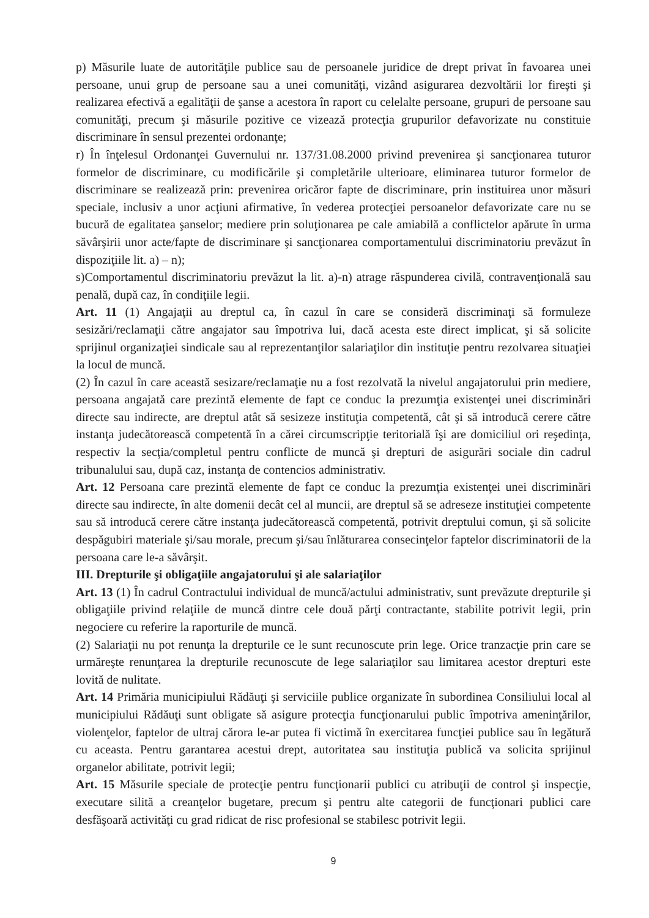p) Măsurile luate de autorităţile publice sau de persoanele juridice de drept privat în favoarea unei persoane, unui grup de persoane sau a unei comunităţi, vizând asigurarea dezvoltării lor fireşti şi realizarea efectivă a egalităţii de şanse a acestora în raport cu celelalte persoane, grupuri de persoane sau comunităţi, precum şi măsurile pozitive ce vizează protecţia grupurilor defavorizate nu constituie discriminare în sensul prezentei ordonanţe;
r) În înţelesul Ordonanţei Guvernului nr. 137/31.08.2000 privind prevenirea şi sancţionarea tuturor formelor de discriminare, cu modificările şi completările ulterioare, eliminarea tuturor formelor de discriminare se realizează prin: prevenirea oricăror fapte de discriminare, prin instituirea unor măsuri speciale, inclusiv a unor acţiuni afirmative, în vederea protecţiei persoanelor defavorizate care nu se bucură de egalitatea şanselor; mediere prin soluţionarea pe cale amiabilă a conflictelor apărute în urma săvârşirii unor acte/fapte de discriminare şi sancţionarea comportamentului discriminatoriu prevăzut în dispoziţiile lit. a) – n);
s)Comportamentul discriminatoriu prevăzut la lit. a)-n) atrage răspunderea civilă, contravenţională sau penală, după caz, în condiţiile legii.
Art. 11 (1) Angajaţii au dreptul ca, în cazul în care se consideră discriminaţi să formuleze sesizări/reclamaţii către angajator sau împotriva lui, dacă acesta este direct implicat, şi să solicite sprijinul organizaţiei sindicale sau al reprezentanţilor salariaţilor din instituţie pentru rezolvarea situaţiei la locul de muncă.
(2) În cazul în care această sesizare/reclamaţie nu a fost rezolvată la nivelul angajatorului prin mediere, persoana angajată care prezintă elemente de fapt ce conduc la prezumţia existenţei unei discriminări directe sau indirecte, are dreptul atât să sesizeze instituţia competentă, cât şi să introducă cerere către instanţa judecătorească competentă în a cărei circumscripţie teritorială îşi are domiciliul ori reşedinţa, respectiv la secţia/completul pentru conflicte de muncă şi drepturi de asigurări sociale din cadrul tribunalului sau, după caz, instanţa de contencios administrativ.
Art. 12 Persoana care prezintă elemente de fapt ce conduc la prezumţia existenţei unei discriminări directe sau indirecte, în alte domenii decât cel al muncii, are dreptul să se adreseze instituţiei competente sau să introducă cerere către instanţa judecătorească competentă, potrivit dreptului comun, şi să solicite despăgubiri materiale şi/sau morale, precum şi/sau înlăturarea consecinţelor faptelor discriminatorii de la persoana care le-a săvârşit.
III. Drepturile şi obligaţiile angajatorului şi ale salariaţilor
Art. 13 (1) În cadrul Contractului individual de muncă/actului administrativ, sunt prevăzute drepturile şi obligaţiile privind relaţiile de muncă dintre cele două părţi contractante, stabilite potrivit legii, prin negociere cu referire la raporturile de muncă.
(2) Salariaţii nu pot renunţa la drepturile ce le sunt recunoscute prin lege. Orice tranzacţie prin care se urmăreşte renunţarea la drepturile recunoscute de lege salariaţilor sau limitarea acestor drepturi este lovită de nulitate.
Art. 14 Primăria municipiului Rădăuţi şi serviciile publice organizate în subordinea Consiliului local al municipiului Rădăuţi sunt obligate să asigure protecţia funcţionarului public împotriva ameninţărilor, violenţelor, faptelor de ultraj cărora le-ar putea fi victimă în exercitarea funcţiei publice sau în legătură cu aceasta. Pentru garantarea acestui drept, autoritatea sau instituţia publică va solicita sprijinul organelor abilitate, potrivit legii;
Art. 15 Măsurile speciale de protecţie pentru funcţionarii publici cu atribuţii de control şi inspecţie, executare silită a creanţelor bugetare, precum şi pentru alte categorii de funcţionari publici care desfăşoară activităţi cu grad ridicat de risc profesional se stabilesc potrivit legii.
9